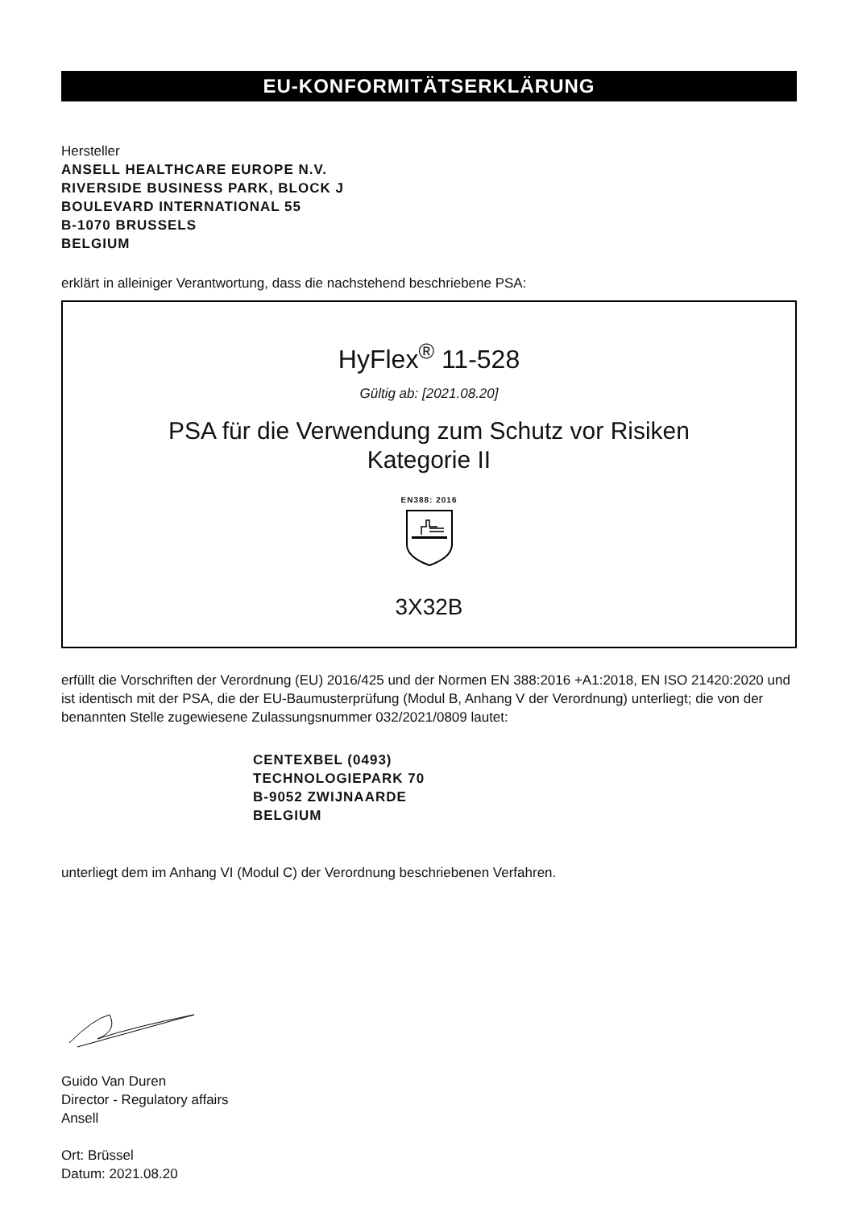EU-KONFORMITÄTSERKLÄRUNG
Hersteller
ANSELL HEALTHCARE EUROPE N.V.
RIVERSIDE BUSINESS PARK, BLOCK J
BOULEVARD INTERNATIONAL 55
B-1070 BRUSSELS
BELGIUM
erklärt in alleiniger Verantwortung, dass die nachstehend beschriebene PSA:
HyFlex<sup>®</sup> 11-528
Gültig ab: [2021.08.20]
PSA für die Verwendung zum Schutz vor Risiken
Kategorie II
EN388: 2016
3X32B
erfüllt die Vorschriften der Verordnung (EU) 2016/425 und der Normen EN 388:2016 +A1:2018, EN ISO 21420:2020 und ist identisch mit der PSA, die der EU-Baumusterprüfung (Modul B, Anhang V der Verordnung) unterliegt; die von der benannten Stelle zugewiesene Zulassungsnummer 032/2021/0809 lautet:
CENTEXBEL (0493)
TECHNOLOGIEPARK 70
B-9052 ZWIJNAARDE
BELGIUM
unterliegt dem im Anhang VI (Modul C) der Verordnung beschriebenen Verfahren.
Guido Van Duren
Director - Regulatory affairs
Ansell
Ort: Brüssel
Datum: 2021.08.20